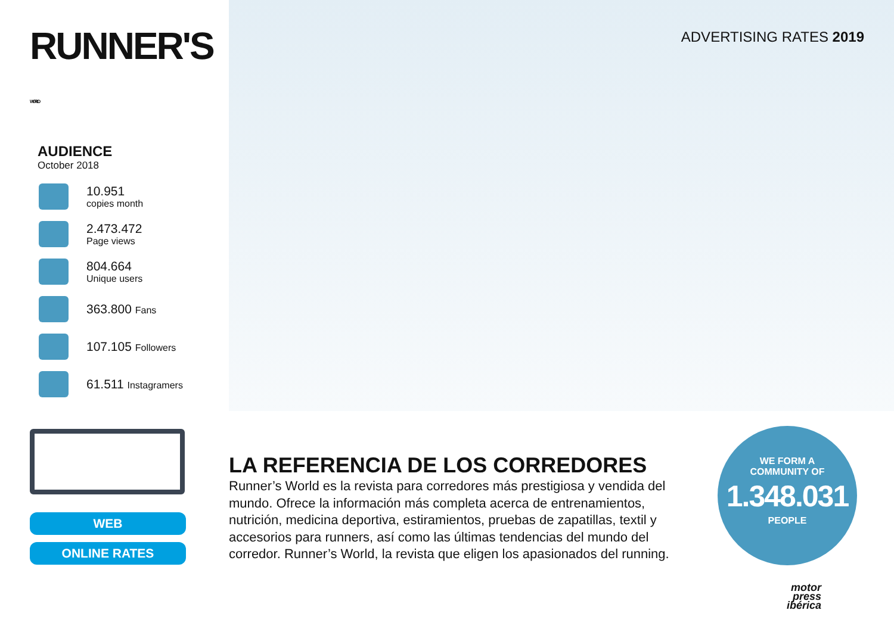RUNNER'S WORLD
AUDIENCE
October 2018
10.951
copies month
2.473.472
Page views
804.664
Unique users
363.800 Fans
107.105 Followers
61.511 Instagramers
ADVERTISING RATES 2019
WEB
ONLINE RATES
LA REFERENCIA DE LOS CORREDORES
Runner’s World es la revista para corredores más prestigiosa y vendida del mundo. Ofrece la información más completa acerca de entrenamientos, nutrición, medicina deportiva, estiramientos, pruebas de zapatillas, textil y accesorios para runners, así como las últimas tendencias del mundo del corredor. Runner’s World, la revista que eligen los apasionados del running.
WE FORM A
COMMUNITY OF
1.348.031
PEOPLE
motor
press
ibérica